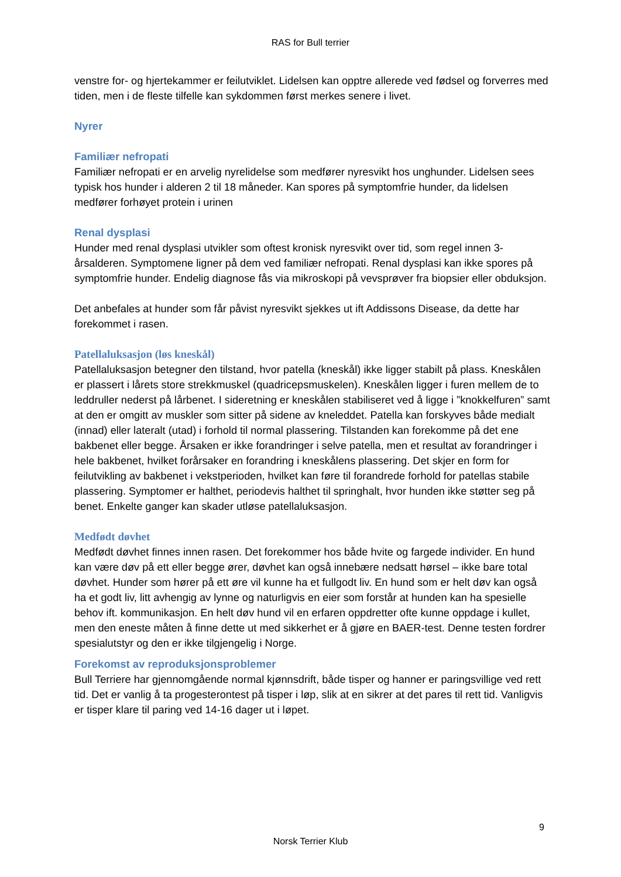RAS for Bull terrier
venstre for- og hjertekammer er feilutviklet. Lidelsen kan opptre allerede ved fødsel og forverres med tiden, men i de fleste tilfelle kan sykdommen først merkes senere i livet.
Nyrer
Familiær nefropati
Familiær nefropati er en arvelig nyrelidelse som medfører nyresvikt hos unghunder. Lidelsen sees typisk hos hunder i alderen 2 til 18 måneder. Kan spores på symptomfrie hunder, da lidelsen medfører forhøyet protein i urinen
Renal dysplasi
Hunder med renal dysplasi utvikler som oftest kronisk nyresvikt over tid, som regel innen 3-årsalderen. Symptomene ligner på dem ved familiær nefropati. Renal dysplasi kan ikke spores på symptomfrie hunder. Endelig diagnose fås via mikroskopi på vevsprøver fra biopsier eller obduksjon.
Det anbefales at hunder som får påvist nyresvikt sjekkes ut ift Addissons Disease, da dette har forekommet i rasen.
Patellaluksasjon (løs kneskål)
Patellaluksasjon betegner den tilstand, hvor patella (kneskål) ikke ligger stabilt på plass. Kneskålen er plassert i lårets store strekkmuskel (quadricepsmuskelen). Kneskålen ligger i furen mellem de to leddruller nederst på lårbenet. I sideretning er kneskålen stabiliseret ved å ligge i ”knokkelfuren” samt at den er omgitt av muskler som sitter på sidene av kneleddet. Patella kan forskyves både medialt (innad) eller lateralt (utad) i forhold til normal plassering. Tilstanden kan forekomme på det ene bakbenet eller begge. Årsaken er ikke forandringer i selve patella, men et resultat av forandringer i hele bakbenet, hvilket forårsaker en forandring i kneskålens plassering. Det skjer en form for feilutvikling av bakbenet i vekstperioden, hvilket kan føre til forandrede forhold for patellas stabile plassering. Symptomer er halthet, periodevis halthet til springhalt, hvor hunden ikke støtter seg på benet. Enkelte ganger kan skader utløse patellaluksasjon.
Medfødt døvhet
Medfødt døvhet finnes innen rasen. Det forekommer hos både hvite og fargede individer. En hund kan være døv på ett eller begge ører, døvhet kan også innebære nedsatt hørsel – ikke bare total døvhet. Hunder som hører på ett øre vil kunne ha et fullgodt liv. En hund som er helt døv kan også ha et godt liv, litt avhengig av lynne og naturligvis en eier som forstår at hunden kan ha spesielle behov ift. kommunikasjon. En helt døv hund vil en erfaren oppdretter ofte kunne oppdage i kullet, men den eneste måten å finne dette ut med sikkerhet er å gjøre en BAER-test. Denne testen fordrer spesialutstyr og den er ikke tilgjengelig i Norge.
Forekomst av reproduksjonsproblemer
Bull Terriere har gjennomgående normal kjønnsdrift, både tisper og hanner er paringsvillige ved rett tid. Det er vanlig å ta progesterontest på tisper i løp, slik at en sikrer at det pares til rett tid. Vanligvis er tisper klare til paring ved 14-16 dager ut i løpet.
9
Norsk Terrier Klub